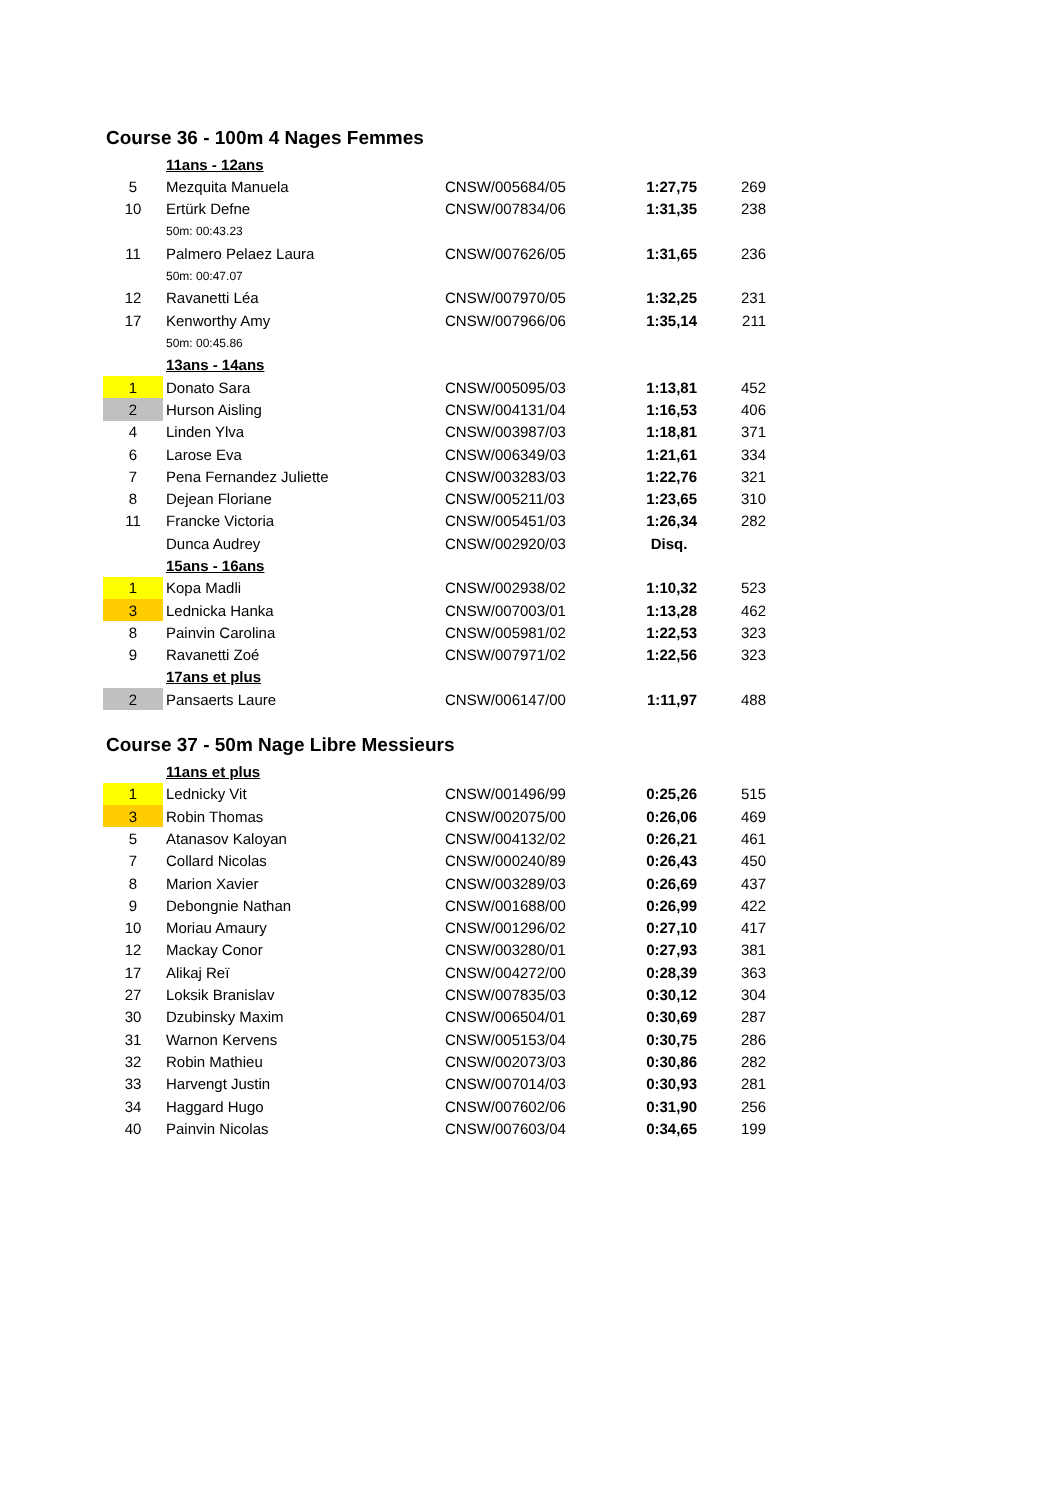Course 36 - 100m 4 Nages Femmes
| | 11ans - 12ans | | | |
| 5 | Mezquita Manuela | CNSW/005684/05 | 1:27,75 | 269 |
| 10 | Ertürk Defne | CNSW/007834/06 | 1:31,35 | 238 |
| | 50m: 00:43.23 | | | |
| 11 | Palmero Pelaez Laura | CNSW/007626/05 | 1:31,65 | 236 |
| | 50m: 00:47.07 | | | |
| 12 | Ravanetti Léa | CNSW/007970/05 | 1:32,25 | 231 |
| 17 | Kenworthy Amy | CNSW/007966/06 | 1:35,14 | 211 |
| | 50m: 00:45.86 | | | |
| | 13ans - 14ans | | | |
| 1 | Donato Sara | CNSW/005095/03 | 1:13,81 | 452 |
| 2 | Hurson Aisling | CNSW/004131/04 | 1:16,53 | 406 |
| 4 | Linden Ylva | CNSW/003987/03 | 1:18,81 | 371 |
| 6 | Larose Eva | CNSW/006349/03 | 1:21,61 | 334 |
| 7 | Pena Fernandez Juliette | CNSW/003283/03 | 1:22,76 | 321 |
| 8 | Dejean Floriane | CNSW/005211/03 | 1:23,65 | 310 |
| 11 | Francke Victoria | CNSW/005451/03 | 1:26,34 | 282 |
| | Dunca Audrey | CNSW/002920/03 | Disq. | |
| | 15ans - 16ans | | | |
| 1 | Kopa Madli | CNSW/002938/02 | 1:10,32 | 523 |
| 3 | Lednicka Hanka | CNSW/007003/01 | 1:13,28 | 462 |
| 8 | Painvin Carolina | CNSW/005981/02 | 1:22,53 | 323 |
| 9 | Ravanetti Zoé | CNSW/007971/02 | 1:22,56 | 323 |
| | 17ans et plus | | | |
| 2 | Pansaerts Laure | CNSW/006147/00 | 1:11,97 | 488 |
Course 37 - 50m Nage Libre Messieurs
| | 11ans et plus | | | |
| 1 | Lednicky Vit | CNSW/001496/99 | 0:25,26 | 515 |
| 3 | Robin Thomas | CNSW/002075/00 | 0:26,06 | 469 |
| 5 | Atanasov Kaloyan | CNSW/004132/02 | 0:26,21 | 461 |
| 7 | Collard Nicolas | CNSW/000240/89 | 0:26,43 | 450 |
| 8 | Marion Xavier | CNSW/003289/03 | 0:26,69 | 437 |
| 9 | Debongnie Nathan | CNSW/001688/00 | 0:26,99 | 422 |
| 10 | Moriau Amaury | CNSW/001296/02 | 0:27,10 | 417 |
| 12 | Mackay Conor | CNSW/003280/01 | 0:27,93 | 381 |
| 17 | Alikaj Reï | CNSW/004272/00 | 0:28,39 | 363 |
| 27 | Loksik Branislav | CNSW/007835/03 | 0:30,12 | 304 |
| 30 | Dzubinsky Maxim | CNSW/006504/01 | 0:30,69 | 287 |
| 31 | Warnon Kervens | CNSW/005153/04 | 0:30,75 | 286 |
| 32 | Robin Mathieu | CNSW/002073/03 | 0:30,86 | 282 |
| 33 | Harvengt Justin | CNSW/007014/03 | 0:30,93 | 281 |
| 34 | Haggard Hugo | CNSW/007602/06 | 0:31,90 | 256 |
| 40 | Painvin Nicolas | CNSW/007603/04 | 0:34,65 | 199 |